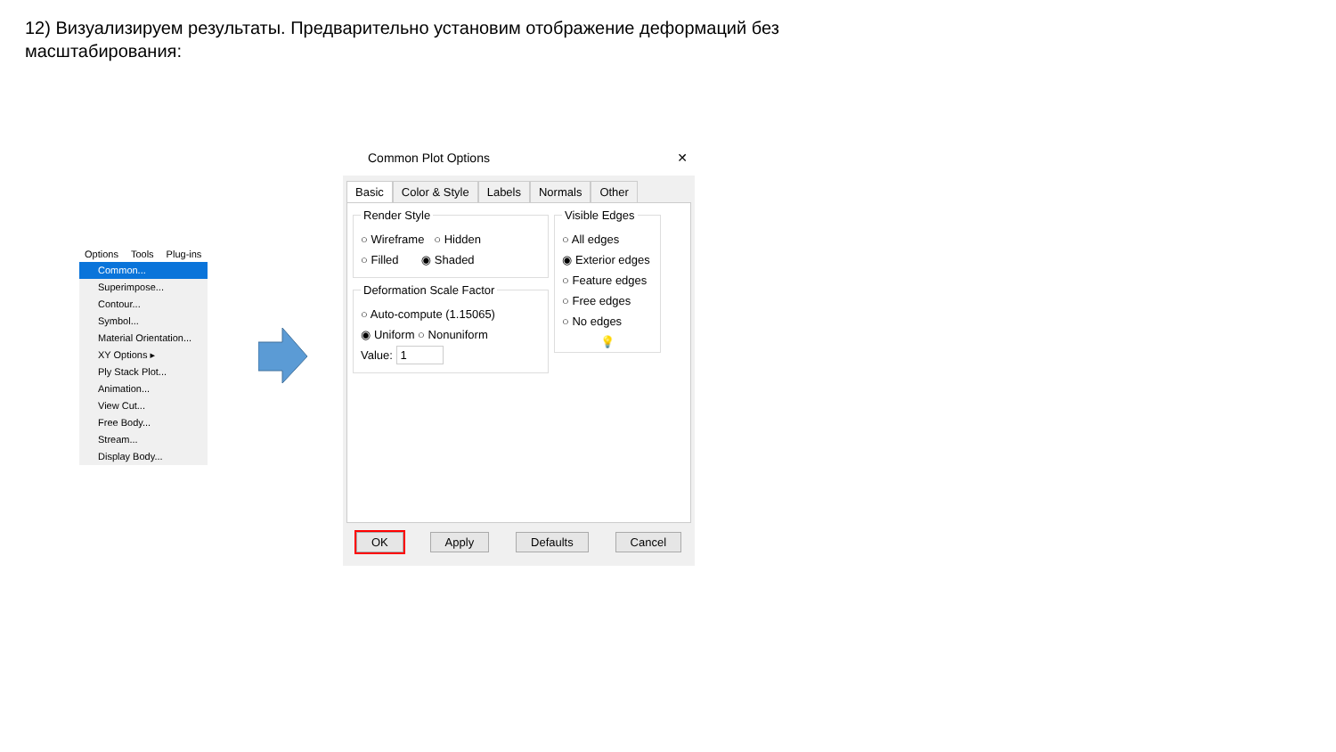12) Визуализируем результаты. Предварительно установим отображение деформаций без масштабирования:
Options Tools Plug-ins
Common...
Superimpose...
Contour...
Symbol...
Material Orientation...
XY Options ▸
Ply Stack Plot...
Animation...
View Cut...
Free Body...
Stream...
Display Body...
Common Plot Options ✕
Basic Color & Style Labels Normals Other
Render Style
○ Wireframe ○ Hidden
○ Filled ◉ Shaded
Deformation Scale Factor
○ Auto-compute (1.15065)
◉ Uniform ○ Nonuniform
Value: 1
Visible Edges
○ All edges
◉ Exterior edges
○ Feature edges
○ Free edges
○ No edges
💡
OK Apply Defaults Cancel